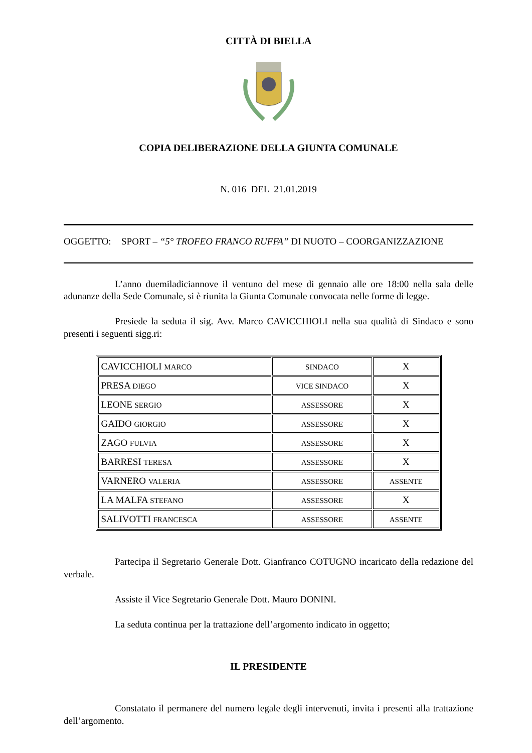CITTÀ DI BIELLA
COPIA DELIBERAZIONE DELLA GIUNTA COMUNALE
N. 016 DEL 21.01.2019
OGGETTO: SPORT – “5° TROFEO FRANCO RUFFA” DI NUOTO – COORGANIZZAZIONE
L’anno duemiladiciannove il ventuno del mese di gennaio alle ore 18:00 nella sala delle adunanze della Sede Comunale, si è riunita la Giunta Comunale convocata nelle forme di legge.
Presiede la seduta il sig. Avv. Marco CAVICCHIOLI nella sua qualità di Sindaco e sono presenti i seguenti sigg.ri:
| CAVICCHIOLI MARCO | SINDACO | X |
| PRESA DIEGO | VICE SINDACO | X |
| LEONE SERGIO | ASSESSORE | X |
| GAIDO GIORGIO | ASSESSORE | X |
| ZAGO FULVIA | ASSESSORE | X |
| BARRESI TERESA | ASSESSORE | X |
| VARNERO VALERIA | ASSESSORE | ASSENTE |
| LA MALFA STEFANO | ASSESSORE | X |
| SALIVOTTI FRANCESCA | ASSESSORE | ASSENTE |
Partecipa il Segretario Generale Dott. Gianfranco COTUGNO incaricato della redazione del verbale.
Assiste il Vice Segretario Generale Dott. Mauro DONINI.
La seduta continua per la trattazione dell’argomento indicato in oggetto;
IL PRESIDENTE
Constatato il permanere del numero legale degli intervenuti, invita i presenti alla trattazione dell’argomento.